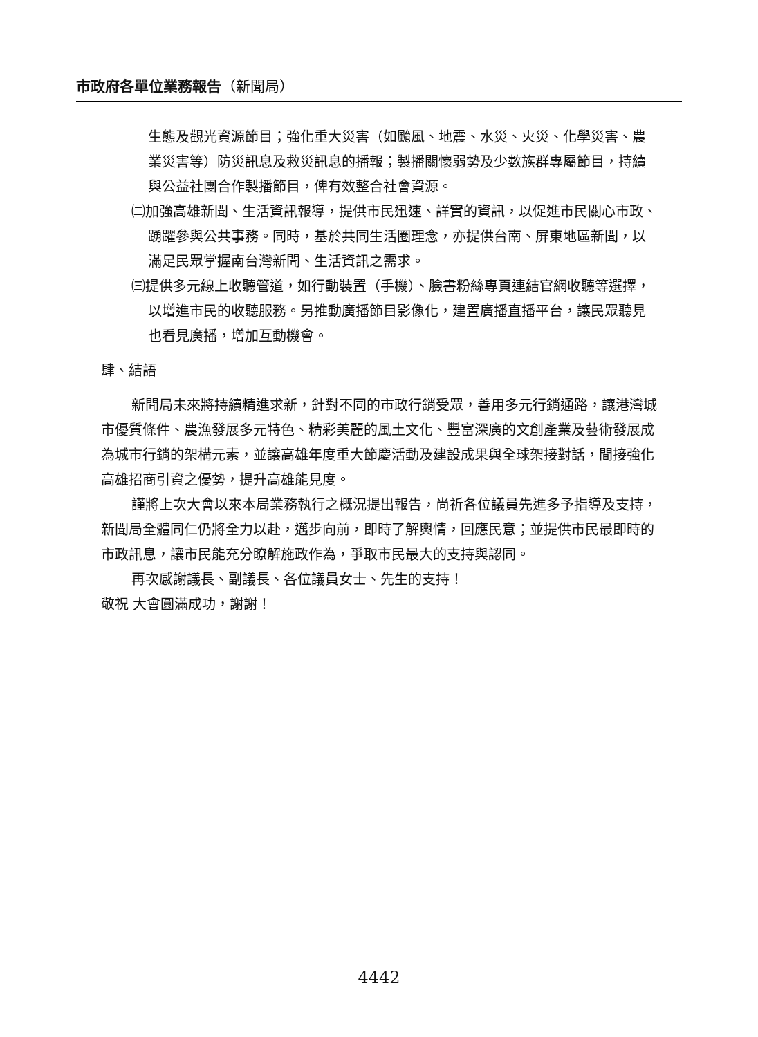市政府各單位業務報告（新聞局）
生態及觀光資源節目；強化重大災害（如颱風、地震、水災、火災、化學災害、農業災害等）防災訊息及救災訊息的播報；製播關懷弱勢及少數族群專屬節目，持續與公益社團合作製播節目，俾有效整合社會資源。
㈡加強高雄新聞、生活資訊報導，提供市民迅速、詳實的資訊，以促進市民關心市政、踴躍參與公共事務。同時，基於共同生活圈理念，亦提供台南、屏東地區新聞，以滿足民眾掌握南台灣新聞、生活資訊之需求。
㈢提供多元線上收聽管道，如行動裝置（手機）、臉書粉絲專頁連結官網收聽等選擇，以增進市民的收聽服務。另推動廣播節目影像化，建置廣播直播平台，讓民眾聽見也看見廣播，增加互動機會。
肆、結語
新聞局未來將持續精進求新，針對不同的市政行銷受眾，善用多元行銷通路，讓港灣城市優質條件、農漁發展多元特色、精彩美麗的風土文化、豐富深廣的文創產業及藝術發展成為城市行銷的架構元素，並讓高雄年度重大節慶活動及建設成果與全球架接對話，間接強化高雄招商引資之優勢，提升高雄能見度。
謹將上次大會以來本局業務執行之概況提出報告，尚祈各位議員先進多予指導及支持，新聞局全體同仁仍將全力以赴，邁步向前，即時了解輿情，回應民意；並提供市民最即時的市政訊息，讓市民能充分瞭解施政作為，爭取市民最大的支持與認同。
再次感謝議長、副議長、各位議員女士、先生的支持！
敬祝 大會圓滿成功，謝謝！
4442